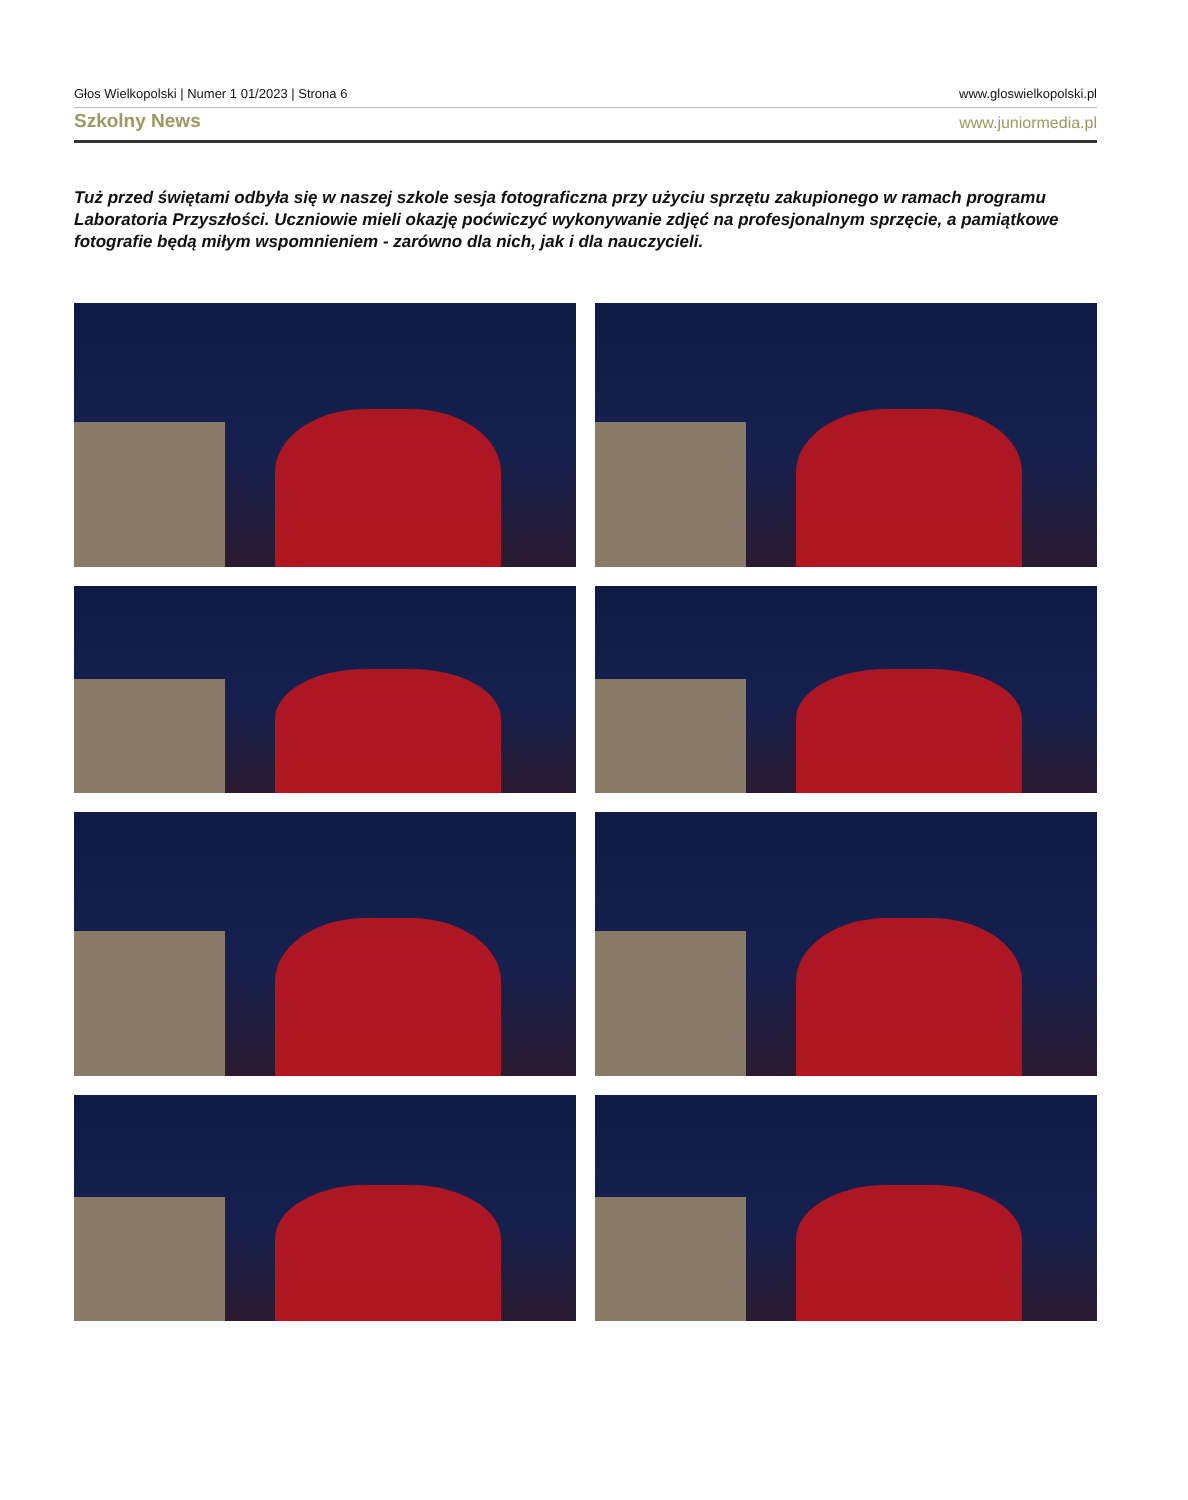Głos Wielkopolski | Numer 1 01/2023 | Strona 6 www.gloswielkopolski.pl
Szkolny News www.juniormedia.pl
Tuż przed świętami odbyła się w naszej szkole sesja fotograficzna przy użyciu sprzętu zakupionego w ramach programu Laboratoria Przyszłości. Uczniowie mieli okazję poćwiczyć wykonywanie zdjęć na profesjonalnym sprzęcie, a pamiątkowe fotografie będą miłym wspomnieniem - zarówno dla nich, jak i dla nauczycieli.